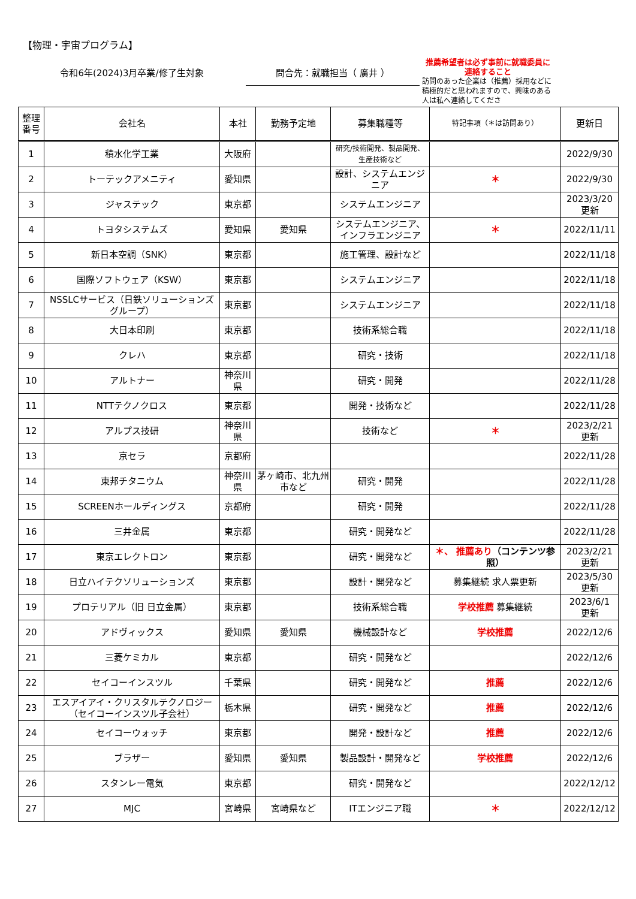【物理・宇宙プログラム】
令和6年(2024)3月卒業/修了生対象
問合先：就職担当（ 廣井 ）
推薦希望者は必ず事前に就職委員に連絡すること
訪問のあった企業は（推薦）採用などに積極的だと思われますので、興味のある人は私へ連絡してくださ
| 整理 番号 | 会社名 | 本社 | 勤務予定地 | 募集職種等 | 特記事項（＊は訪問あり） | 更新日 |
| --- | --- | --- | --- | --- | --- | --- |
| 1 | 積水化学工業 | 大阪府 | | 研究/技術開発、製品開発、生産技術など | | 2022/9/30 |
| 2 | トーテックアメニティ | 愛知県 | | 設計、システムエンジニア | ＊ | 2022/9/30 |
| 3 | ジャステック | 東京都 | | システムエンジニア | | 2023/3/20 更新 |
| 4 | トヨタシステムズ | 愛知県 | 愛知県 | システムエンジニア、インフラエンジニア | ＊ | 2022/11/11 |
| 5 | 新日本空調（SNK） | 東京都 | | 施工管理、設計など | | 2022/11/18 |
| 6 | 国際ソフトウェア（KSW） | 東京都 | | システムエンジニア | | 2022/11/18 |
| 7 | NSSLCサービス（日鉄ソリューションズグループ） | 東京都 | | システムエンジニア | | 2022/11/18 |
| 8 | 大日本印刷 | 東京都 | | 技術系総合職 | | 2022/11/18 |
| 9 | クレハ | 東京都 | | 研究・技術 | | 2022/11/18 |
| 10 | アルトナー | 神奈川県 | | 研究・開発 | | 2022/11/28 |
| 11 | NTTテクノクロス | 東京都 | | 開発・技術など | | 2022/11/28 |
| 12 | アルプス技研 | 神奈川県 | | 技術など | ＊ | 2023/2/21 更新 |
| 13 | 京セラ | 京都府 | | | | 2022/11/28 |
| 14 | 東邦チタニウム | 神奈川県 | 茅ヶ崎市、北九州市など | 研究・開発 | | 2022/11/28 |
| 15 | SCREENホールディングス | 京都府 | | 研究・開発 | | 2022/11/28 |
| 16 | 三井金属 | 東京都 | | 研究・開発など | | 2022/11/28 |
| 17 | 東京エレクトロン | 東京都 | | 研究・開発など | ＊、 推薦あり （コンテンツ参照） | 2023/2/21 更新 |
| 18 | 日立ハイテクソリューションズ | 東京都 | | 設計・開発など | 募集継続 求人票更新 | 2023/5/30 更新 |
| 19 | プロテリアル（旧 日立金属） | 東京都 | | 技術系総合職 | 学校推薦 募集継続 | 2023/6/1 更新 |
| 20 | アドヴィックス | 愛知県 | 愛知県 | 機械設計など | 学校推薦 | 2022/12/6 |
| 21 | 三菱ケミカル | 東京都 | | 研究・開発など | | 2022/12/6 |
| 22 | セイコーインスツル | 千葉県 | | 研究・開発など | 推薦 | 2022/12/6 |
| 23 | エスアイアイ・クリスタルテクノロジー（セイコーインスツル子会社） | 栃木県 | | 研究・開発など | 推薦 | 2022/12/6 |
| 24 | セイコーウォッチ | 東京都 | | 開発・設計など | 推薦 | 2022/12/6 |
| 25 | ブラザー | 愛知県 | 愛知県 | 製品設計・開発など | 学校推薦 | 2022/12/6 |
| 26 | スタンレー電気 | 東京都 | | 研究・開発など | | 2022/12/12 |
| 27 | MJC | 宮崎県 | 宮崎県など | ITエンジニア職 | ＊ | 2022/12/12 |